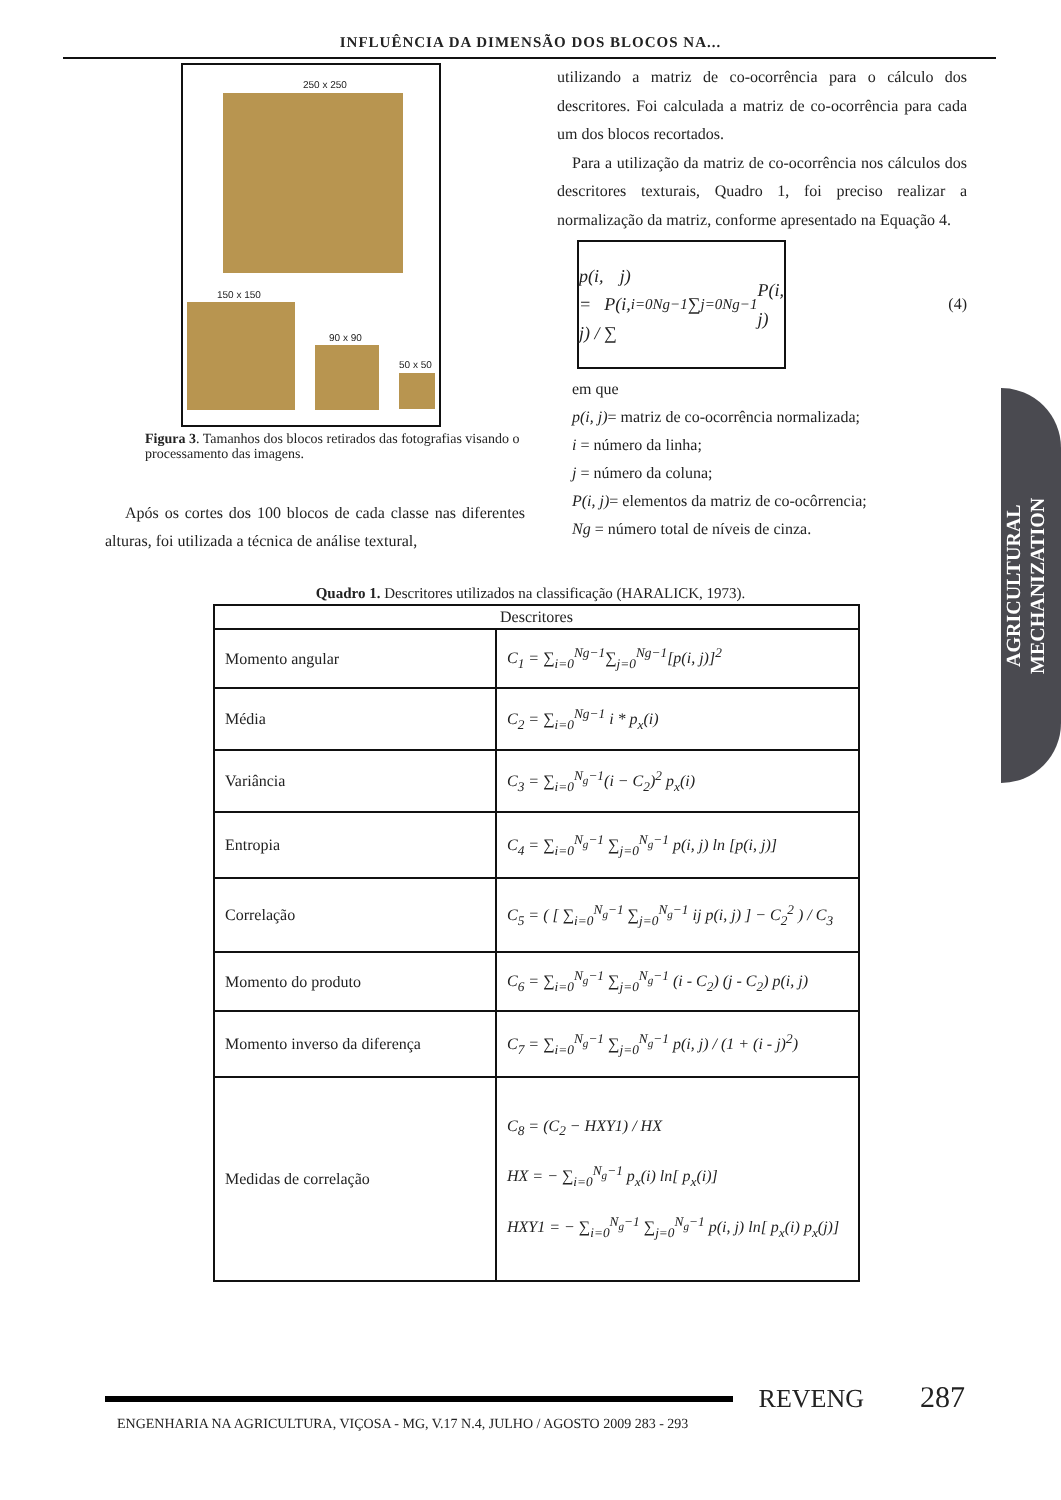INFLUÊNCIA DA DIMENSÃO DOS BLOCOS NA...
250 x 250
150 x 150
90 x 90
50 x 50
Figura 3. Tamanhos dos blocos retirados das fotografias visando o processamento das imagens.
Após os cortes dos 100 blocos de cada classe nas diferentes alturas, foi utilizada a técnica de análise textural,
utilizando a matriz de co-ocorrência para o cálculo dos descritores. Foi calculada a matriz de co-ocorrência para cada um dos blocos recortados.
Para a utilização da matriz de co-ocorrência nos cálculos dos descritores texturais, Quadro 1, foi preciso realizar a normalização da matriz, conforme apresentado na Equação 4.
p(i, j) = P(i, j) / ∑<sub>i=0</sub><sup>Ng−1</sup> ∑<sub>j=0</sub><sup>Ng−1</sup> P(i, j)
(4)
em que
p(i, j)= matriz de co-ocorrência normalizada;
i = número da linha;
j = número da coluna;
P(i, j)= elementos da matriz de co-ocôrrencia;
Ng = número total de níveis de cinza.
Quadro 1. Descritores utilizados na classificação (HARALICK, 1973).
| Descritores | |
| --- | --- |
| Momento angular | C<sub>1</sub> = ∑<sub>i=0</sub><sup>Ng−1</sup>∑<sub>j=0</sub><sup>Ng−1</sup>[p(i, j)]<sup>2</sup> |
| Média | C<sub>2</sub> = ∑<sub>i=0</sub><sup>Ng−1</sup> i * p<sub>x</sub>(i) |
| Variância | C<sub>3</sub> = ∑<sub>i=0</sub><sup>N<sub>g</sub>−1</sup>(i − C<sub>2</sub>)<sup>2</sup> p<sub>x</sub>(i) |
| Entropia | C<sub>4</sub> = ∑<sub>i=0</sub><sup>N<sub>g</sub>−1</sup> ∑<sub>j=0</sub><sup>N<sub>g</sub>−1</sup> p(i, j) ln [p(i, j)] |
| Correlação | C<sub>5</sub> = ( [ ∑<sub>i=0</sub><sup>N<sub>g</sub>−1</sup> ∑<sub>j=0</sub><sup>N<sub>g</sub>−1</sup> ij p(i, j) ] − C<sub>2</sub><sup>2</sup> ) / C<sub>3</sub> |
| Momento do produto | C<sub>6</sub> = ∑<sub>i=0</sub><sup>N<sub>g</sub>−1</sup> ∑<sub>j=0</sub><sup>N<sub>g</sub>−1</sup> (i - C<sub>2</sub>) (j - C<sub>2</sub>) p(i, j) |
| Momento inverso da diferença | C<sub>7</sub> = ∑<sub>i=0</sub><sup>N<sub>g</sub>−1</sup> ∑<sub>j=0</sub><sup>N<sub>g</sub>−1</sup> p(i, j) / (1 + (i - j)<sup>2</sup>) |
| Medidas de correlação | C<sub>8</sub> = (C<sub>2</sub> − HXY1) / HX HX = − ∑<sub>i=0</sub><sup>N<sub>g</sub>−1</sup> p<sub>x</sub>(i) ln[ p<sub>x</sub>(i)] HXY1 = − ∑<sub>i=0</sub><sup>N<sub>g</sub>−1</sup> ∑<sub>j=0</sub><sup>N<sub>g</sub>−1</sup> p(i, j) ln[ p<sub>x</sub>(i) p<sub>x</sub>(j)] |
AGRICULTURAL
MECHANIZATION
REVENG
287
ENGENHARIA NA AGRICULTURA, VIÇOSA - MG, V.17 N.4, JULHO / AGOSTO 2009 283 - 293